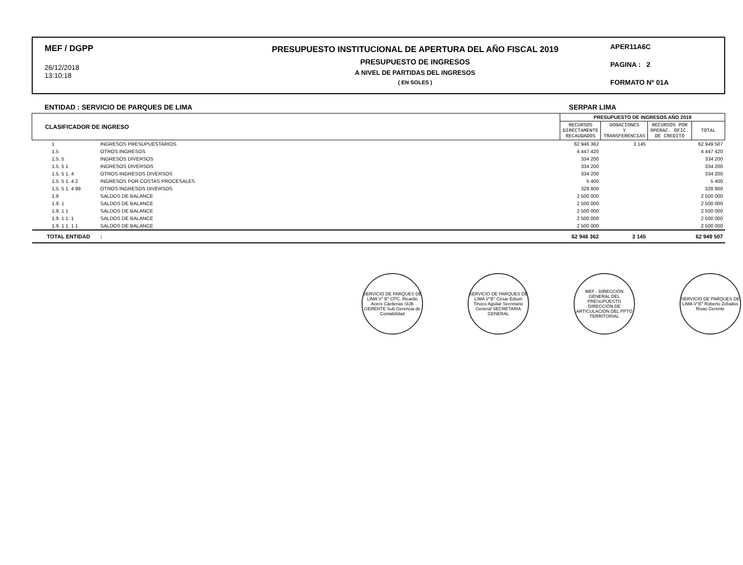MEF / DGPP
26/12/2018
13:10:18
PRESUPUESTO INSTITUCIONAL DE APERTURA DEL AÑO FISCAL 2019
PRESUPUESTO DE INGRESOS
A NIVEL DE PARTIDAS DEL INGRESOS
( EN SOLES )
APER11A6C
PAGINA : 2
FORMATO Nº 01A
ENTIDAD : SERVICIO DE PARQUES DE LIMA SERPAR LIMA
| CLASIFICADOR DE INGRESO | | PRESUPUESTO DE INGRESOS AÑO 2019 | | | |
| --- | --- | --- | --- | --- | --- |
| | | RECURSOS DIRECTAMENTE RECAUDADOS | DONACIONES Y TRANSFERENCIAS | RECURSOS POR OPERAC. OFIC. DE CREDITO | TOTAL |
| 1 | INGRESOS PRESUPUESTARIOS | 62 946 362 | 3 145 | | 62 949 507 |
| 1.5 | OTROS INGRESOS | 4 447 420 | | | 4 447 420 |
| 1.5. 5 | INGRESOS DIVERSOS | 334 200 | | | 334 200 |
| 1.5. 5 1 | INGRESOS DIVERSOS | 334 200 | | | 334 200 |
| 1.5. 5 1. 4 | OTROS INGRESOS DIVERSOS | 334 200 | | | 334 200 |
| 1.5. 5 1. 4 2 | INGRESOS POR COSTAS PROCESALES | 5 400 | | | 5 400 |
| 1.5. 5 1. 4 99 | OTROS INGRESOS DIVERSOS | 328 800 | | | 328 800 |
| 1.9 | SALDOS DE BALANCE | 2 500 000 | | | 2 500 000 |
| 1.9. 1 | SALDOS DE BALANCE | 2 500 000 | | | 2 500 000 |
| 1.9. 1 1 | SALDOS DE BALANCE | 2 500 000 | | | 2 500 000 |
| 1.9. 1 1. 1 | SALDOS DE BALANCE | 2 500 000 | | | 2 500 000 |
| 1.9. 1 1. 1 1 | SALDOS DE BALANCE | 2 500 000 | | | 2 500 000 |
| TOTAL ENTIDAD | : | 62 946 362 | 3 145 | | 62 949 507 |
SERVICIO DE PARQUES DE LIMA V° B° CPC. Ricardo Acero Cárdenas SUB GERENTE Sub Gerencia de Contabilidad
SERVICIO DE PARQUES DE LIMA V°B° César Edson Tinoco Aguilar Secretario General SECRETARIA GENERAL
MEF - DIRECCIÓN GENERAL DEL PRESUPUESTO DIRECCIÓN DE ARTICULACIÓN DEL PPTO TERRITORIAL
SERVICIO DE PARQUES DE LIMA V°B° Roberto Zeballos Rivas Gerente